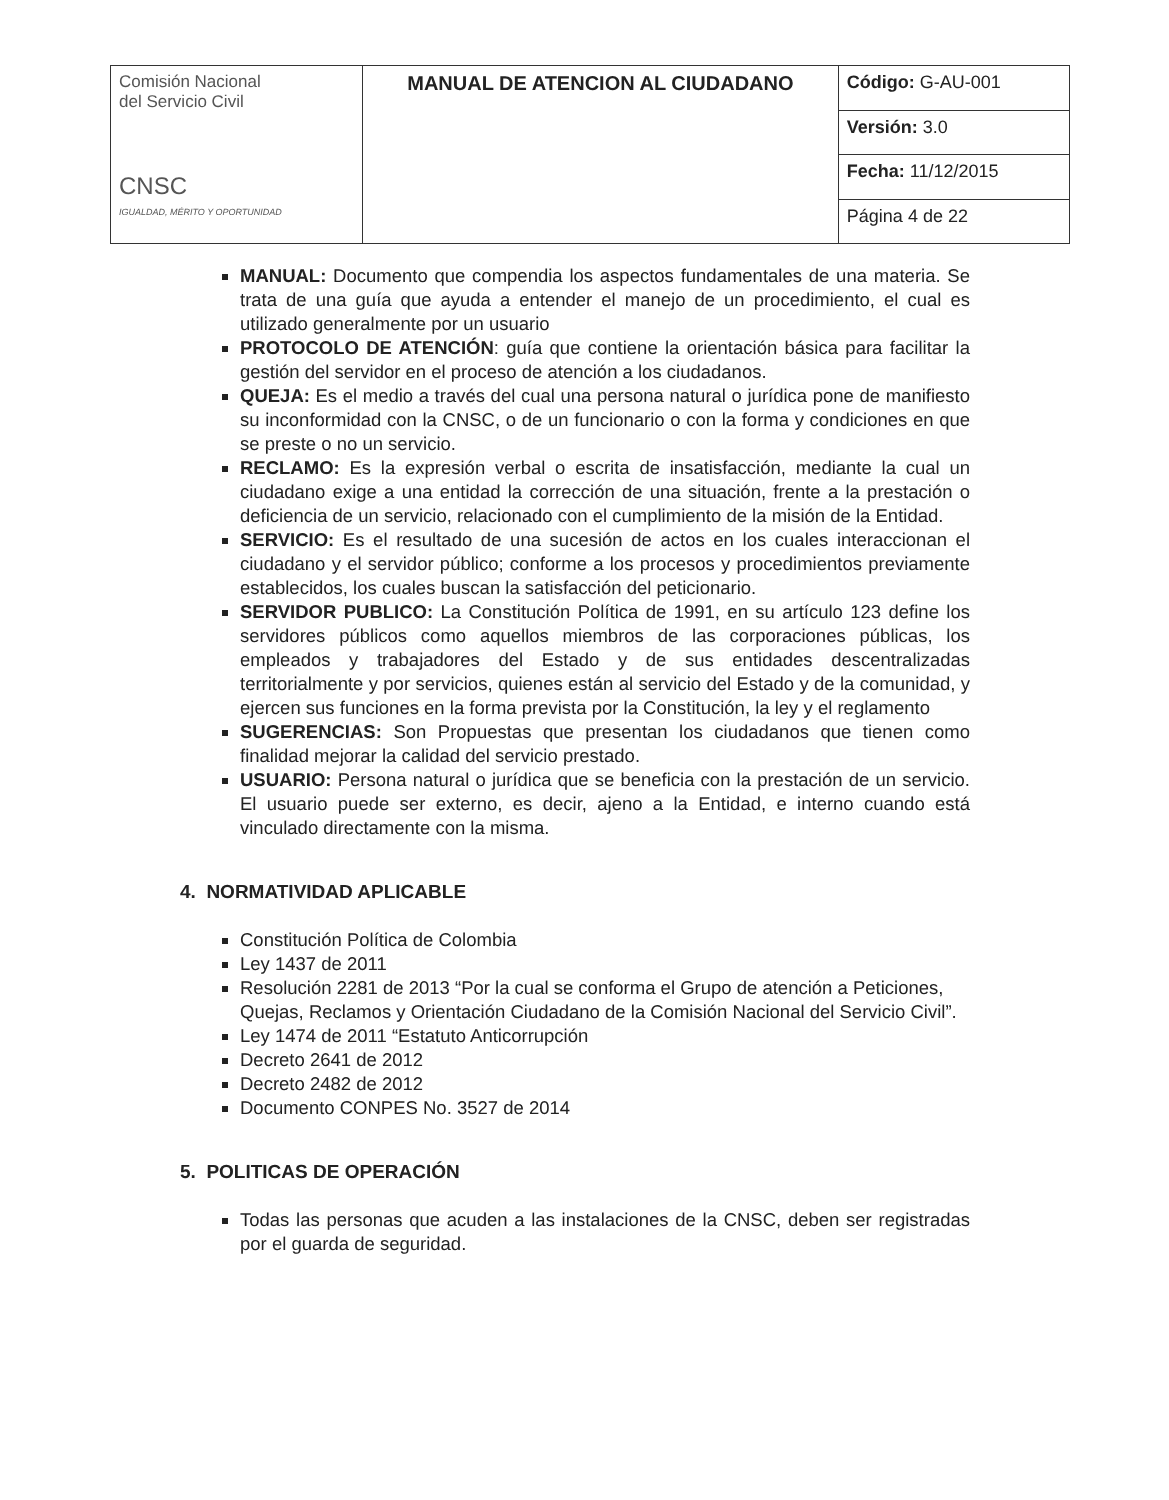| Comisión Nacional del Servicio Civil CNSC IGUALDAD, MÉRITO Y OPORTUNIDAD | MANUAL DE ATENCION AL CIUDADANO | Código: G-AU-001 |
| | | Versión: 3.0 |
| | | Fecha: 11/12/2015 |
| | | Página 4 de 22 |
MANUAL: Documento que compendia los aspectos fundamentales de una materia. Se trata de una guía que ayuda a entender el manejo de un procedimiento, el cual es utilizado generalmente por un usuario
PROTOCOLO DE ATENCIÓN: guía que contiene la orientación básica para facilitar la gestión del servidor en el proceso de atención a los ciudadanos.
QUEJA: Es el medio a través del cual una persona natural o jurídica pone de manifiesto su inconformidad con la CNSC, o de un funcionario o con la forma y condiciones en que se preste o no un servicio.
RECLAMO: Es la expresión verbal o escrita de insatisfacción, mediante la cual un ciudadano exige a una entidad la corrección de una situación, frente a la prestación o deficiencia de un servicio, relacionado con el cumplimiento de la misión de la Entidad.
SERVICIO: Es el resultado de una sucesión de actos en los cuales interaccionan el ciudadano y el servidor público; conforme a los procesos y procedimientos previamente establecidos, los cuales buscan la satisfacción del peticionario.
SERVIDOR PUBLICO: La Constitución Política de 1991, en su artículo 123 define los servidores públicos como aquellos miembros de las corporaciones públicas, los empleados y trabajadores del Estado y de sus entidades descentralizadas territorialmente y por servicios, quienes están al servicio del Estado y de la comunidad, y ejercen sus funciones en la forma prevista por la Constitución, la ley y el reglamento
SUGERENCIAS: Son Propuestas que presentan los ciudadanos que tienen como finalidad mejorar la calidad del servicio prestado.
USUARIO: Persona natural o jurídica que se beneficia con la prestación de un servicio. El usuario puede ser externo, es decir, ajeno a la Entidad, e interno cuando está vinculado directamente con la misma.
4. NORMATIVIDAD APLICABLE
Constitución Política de Colombia
Ley 1437 de 2011
Resolución 2281 de 2013 “Por la cual se conforma el Grupo de atención a Peticiones, Quejas, Reclamos y Orientación Ciudadano de la Comisión Nacional del Servicio Civil”.
Ley 1474 de 2011 “Estatuto Anticorrupción
Decreto 2641 de 2012
Decreto 2482 de 2012
Documento CONPES No. 3527 de 2014
5. POLITICAS DE OPERACIÓN
Todas las personas que acuden a las instalaciones de la CNSC, deben ser registradas por el guarda de seguridad.